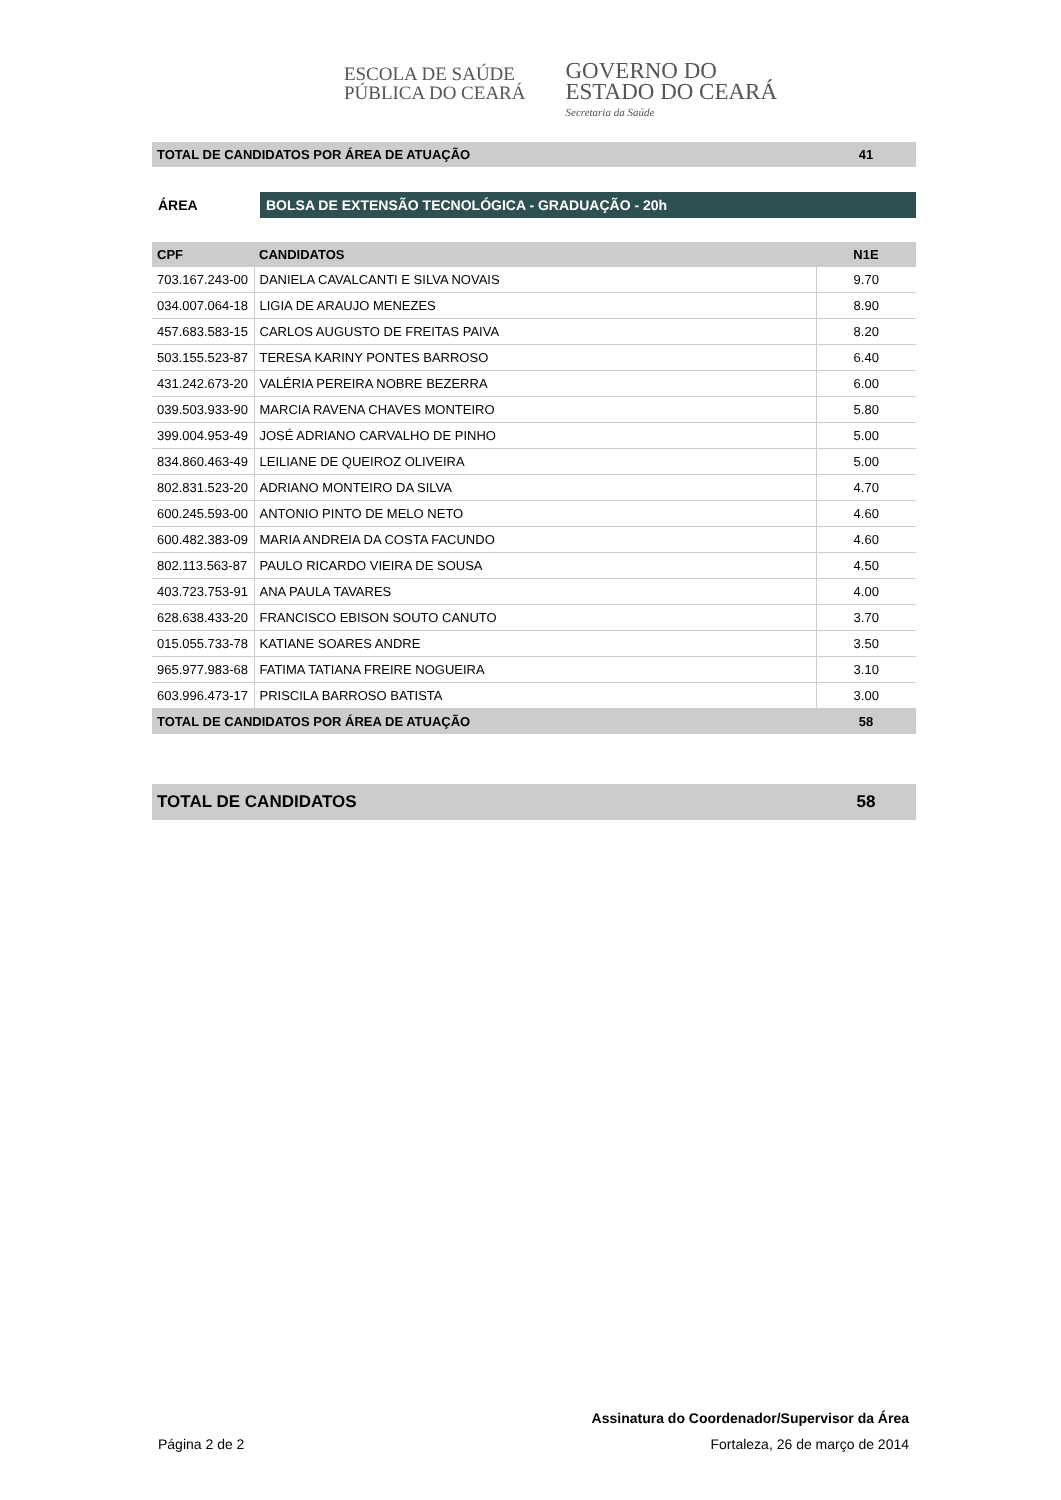ESCOLA DE SAÚDE
PÚBLICA DO CEARÁ
GOVERNO DO
ESTADO DO CEARÁ
Secretaria da Saúde
| TOTAL DE CANDIDATOS POR ÁREA DE ATUAÇÃO | 41 |
ÁREA
BOLSA DE EXTENSÃO TECNOLÓGICA - GRADUAÇÃO - 20h
| CPF | CANDIDATOS | N1E |
| --- | --- | --- |
| 703.167.243-00 | DANIELA CAVALCANTI E SILVA NOVAIS | 9.70 |
| 034.007.064-18 | LIGIA DE ARAUJO MENEZES | 8.90 |
| 457.683.583-15 | CARLOS AUGUSTO DE FREITAS PAIVA | 8.20 |
| 503.155.523-87 | TERESA KARINY PONTES BARROSO | 6.40 |
| 431.242.673-20 | VALÉRIA PEREIRA NOBRE BEZERRA | 6.00 |
| 039.503.933-90 | MARCIA RAVENA CHAVES MONTEIRO | 5.80 |
| 399.004.953-49 | JOSÉ ADRIANO CARVALHO DE PINHO | 5.00 |
| 834.860.463-49 | LEILIANE DE QUEIROZ OLIVEIRA | 5.00 |
| 802.831.523-20 | ADRIANO MONTEIRO DA SILVA | 4.70 |
| 600.245.593-00 | ANTONIO PINTO DE MELO NETO | 4.60 |
| 600.482.383-09 | MARIA ANDREIA DA COSTA FACUNDO | 4.60 |
| 802.113.563-87 | PAULO RICARDO VIEIRA DE SOUSA | 4.50 |
| 403.723.753-91 | ANA PAULA TAVARES | 4.00 |
| 628.638.433-20 | FRANCISCO EBISON SOUTO CANUTO | 3.70 |
| 015.055.733-78 | KATIANE SOARES ANDRE | 3.50 |
| 965.977.983-68 | FATIMA TATIANA FREIRE NOGUEIRA | 3.10 |
| 603.996.473-17 | PRISCILA BARROSO BATISTA | 3.00 |
| TOTAL DE CANDIDATOS POR ÁREA DE ATUAÇÃO | | 58 |
| TOTAL DE CANDIDATOS | 58 |
Assinatura do Coordenador/Supervisor da Área
Página 2 de 2 Fortaleza, 26 de março de 2014